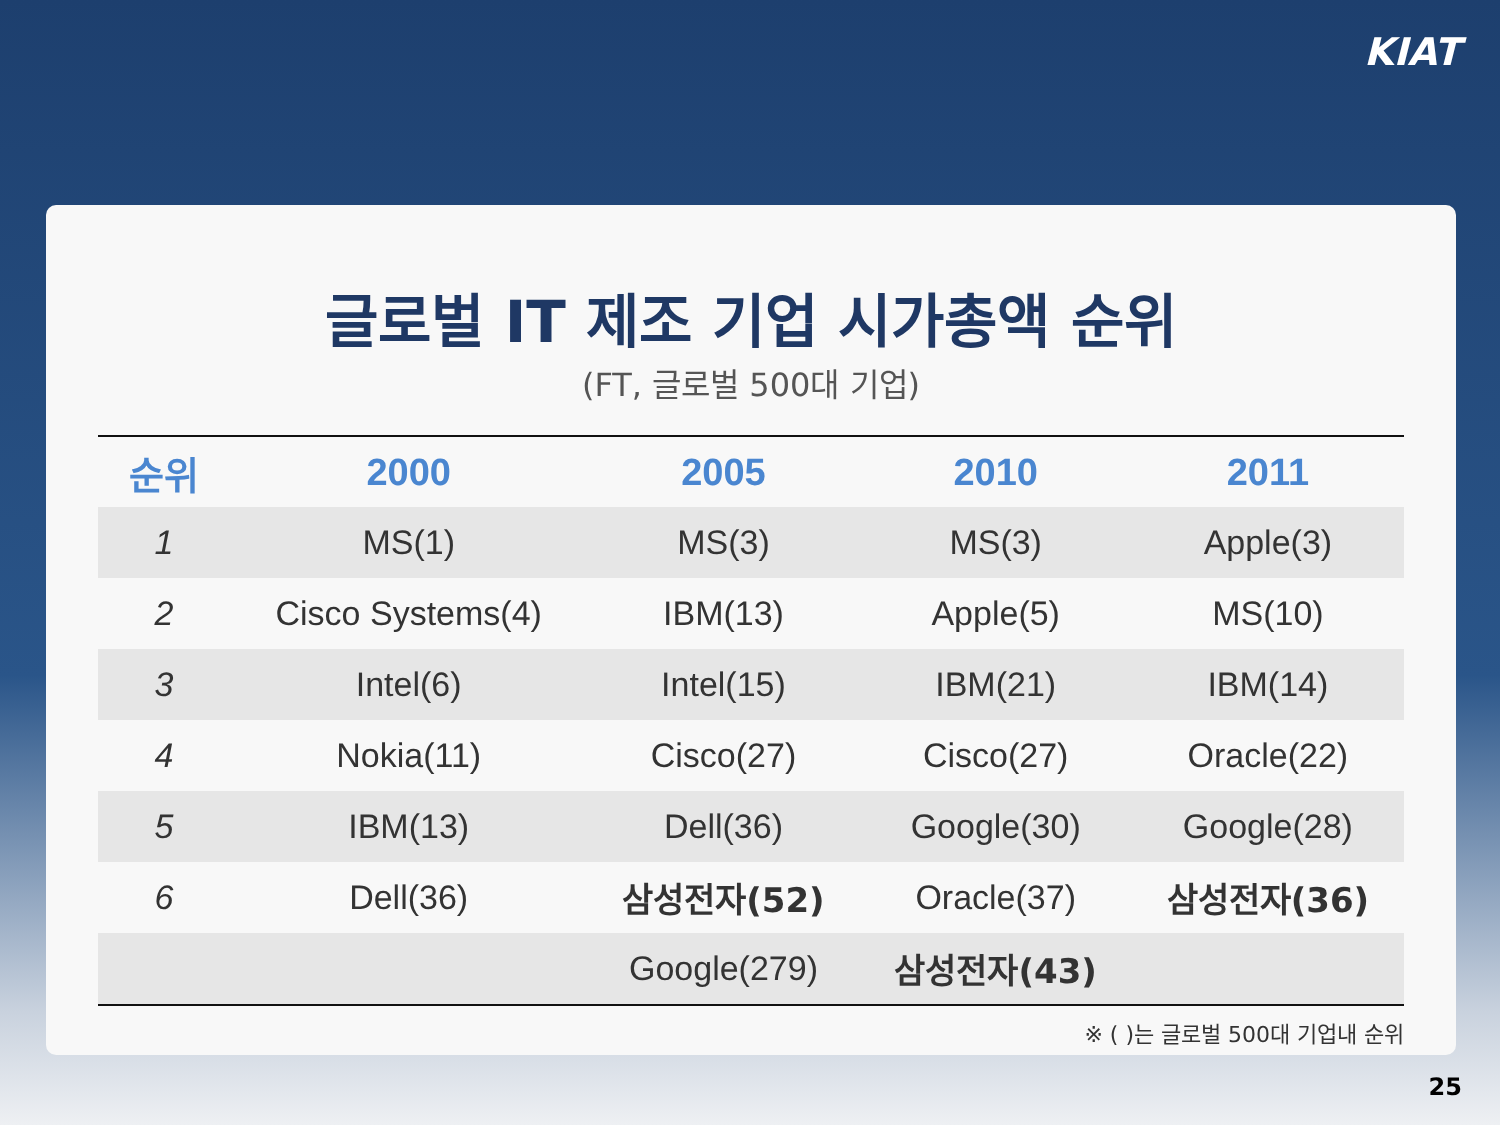KIAT
글로벌 IT 제조 기업 시가총액 순위
(FT, 글로벌 500대 기업)
| 순위 | 2000 | 2005 | 2010 | 2011 |
| --- | --- | --- | --- | --- |
| 1 | MS(1) | MS(3) | MS(3) | Apple(3) |
| 2 | Cisco Systems(4) | IBM(13) | Apple(5) | MS(10) |
| 3 | Intel(6) | Intel(15) | IBM(21) | IBM(14) |
| 4 | Nokia(11) | Cisco(27) | Cisco(27) | Oracle(22) |
| 5 | IBM(13) | Dell(36) | Google(30) | Google(28) |
| 6 | Dell(36) | 삼성전자(52) | Oracle(37) | 삼성전자(36) |
| | | Google(279) | 삼성전자(43) | |
※ ( )는 글로벌 500대 기업내 순위
25